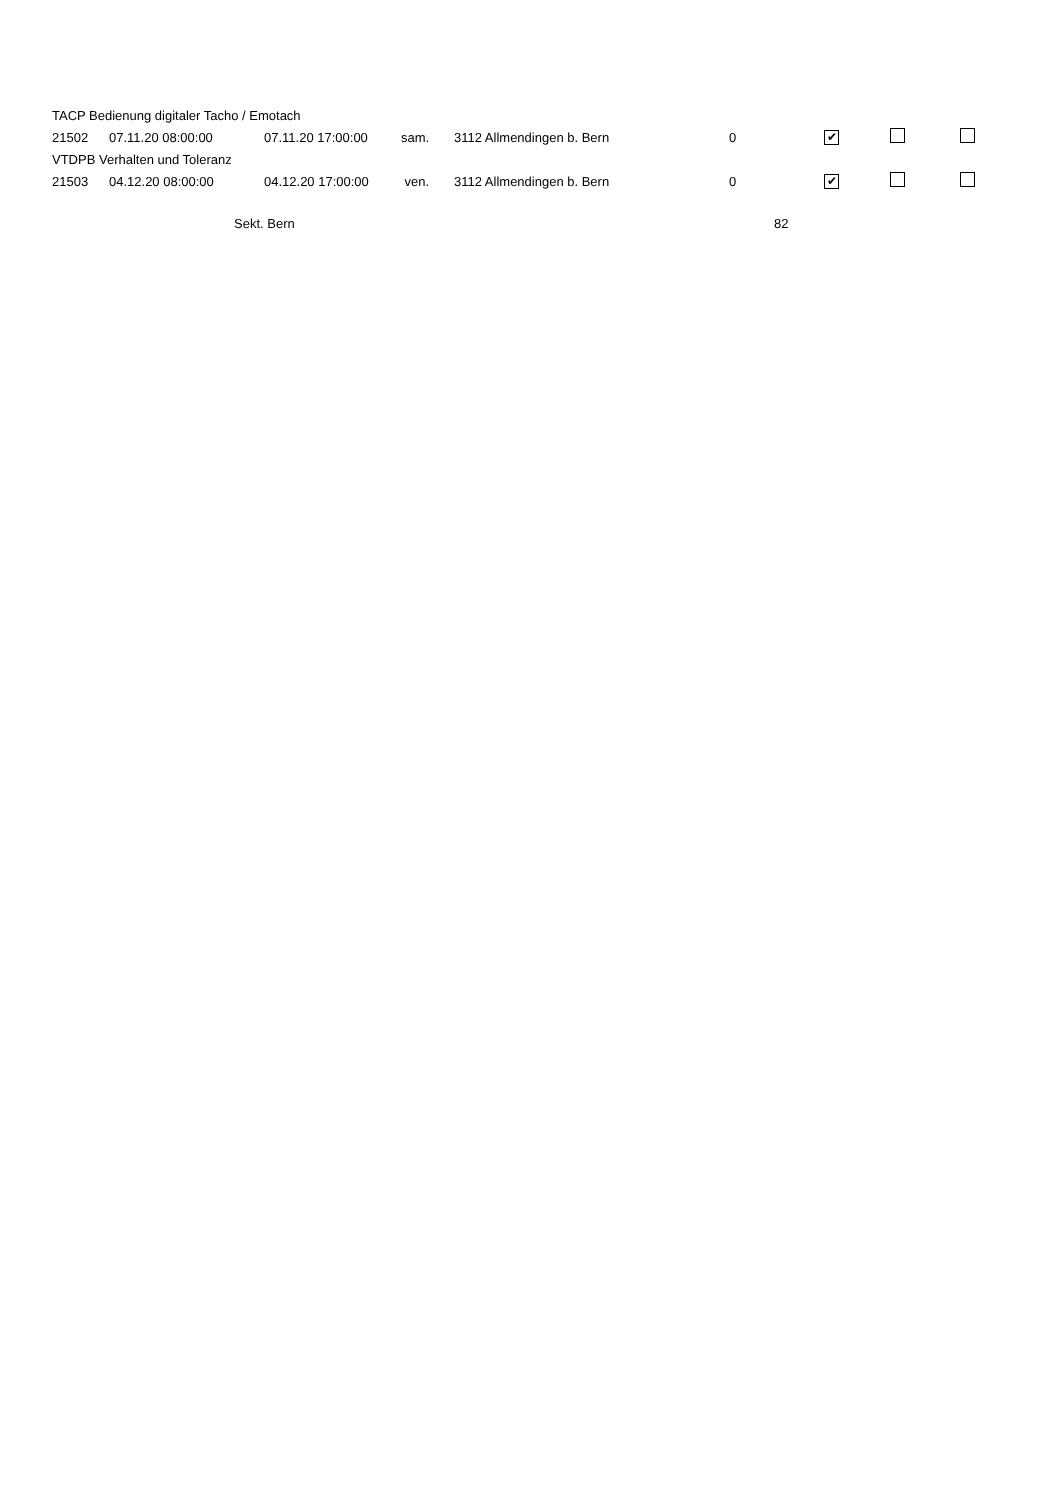| TACP Bedienung digitaler Tacho / Emotach | | | | | | | | |
| 21502 | 07.11.20 08:00:00 | 07.11.20 17:00:00 | sam. | 3112 Allmendingen b. Bern | 0 | ✔ | | |
| VTDPB Verhalten und Toleranz | | | | | | | | |
| 21503 | 04.12.20 08:00:00 | 04.12.20 17:00:00 | ven. | 3112 Allmendingen b. Bern | 0 | ✔ | | |
Sekt. Bern 82